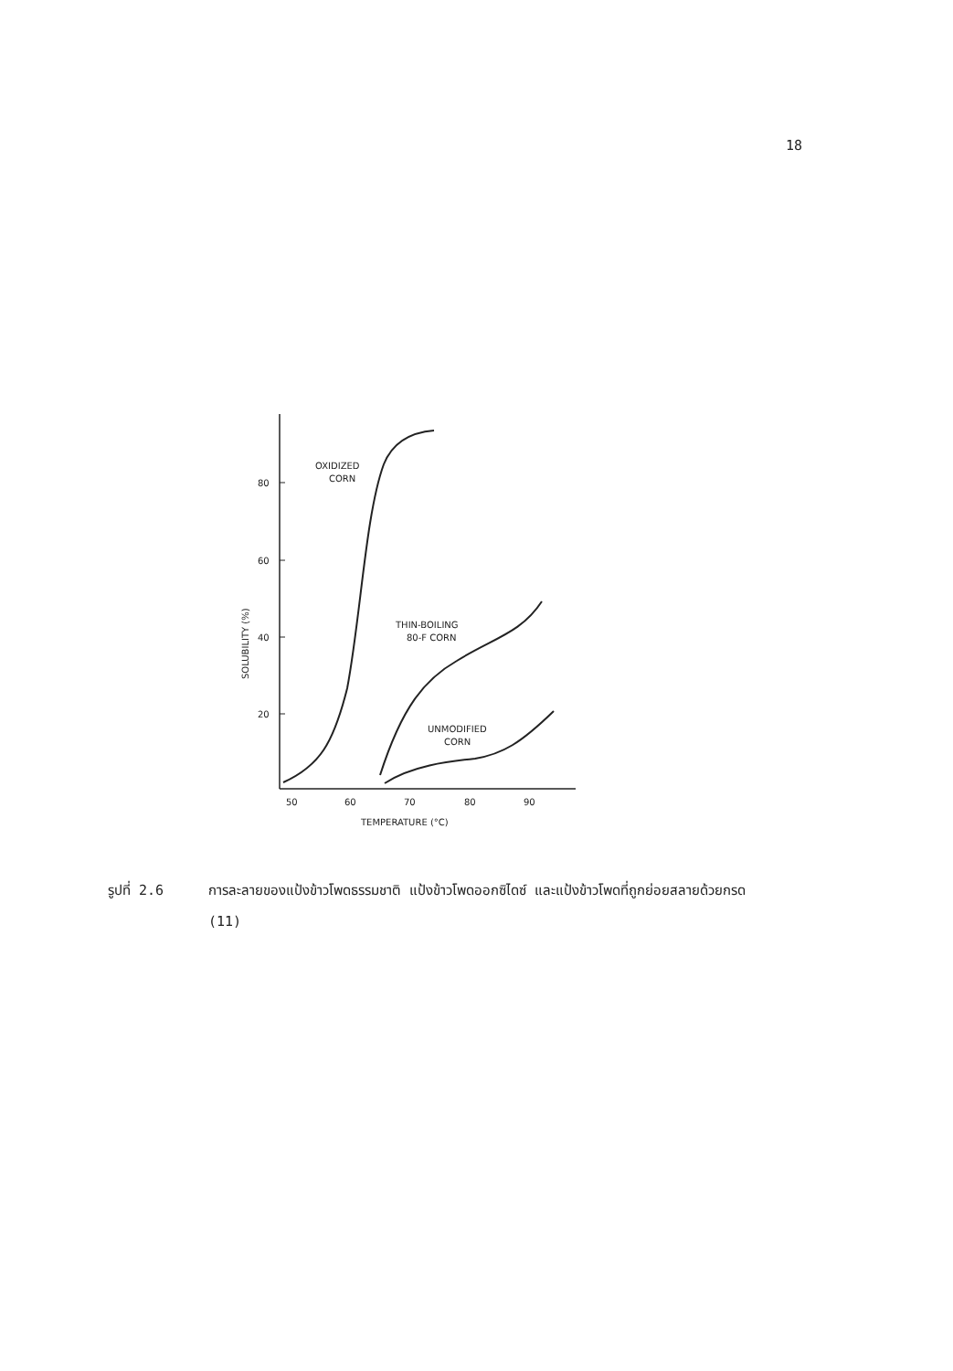18
80
60
40
20
50
60
70
80
90
TEMPERATURE (°C)
SOLUBILITY (%)
OXIDIZED
CORN
THIN-BOILING
80-F CORN
UNMODIFIED
CORN
รูปที่ 2.6 การละลายของแป้งข้าวโพดธรรมชาติ แป้งข้าวโพดออกซิไดซ์ และแป้งข้าวโพดที่ถูกย่อยสลายด้วยกรด (11)